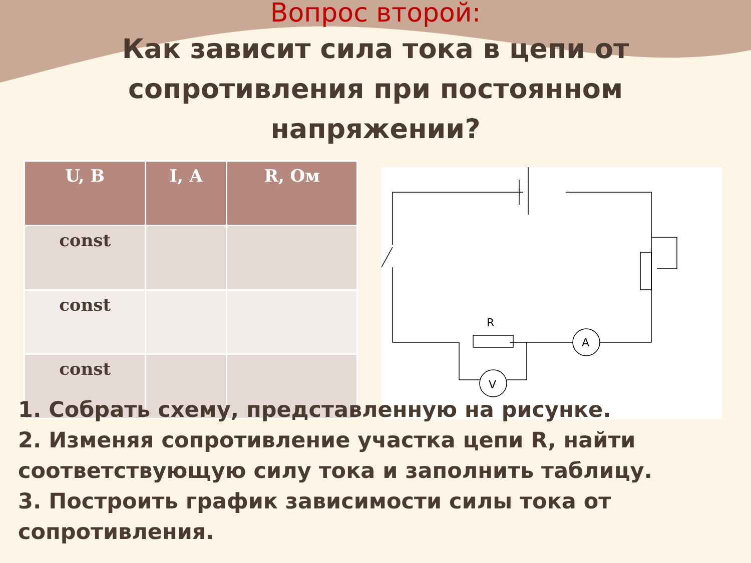Вопрос второй:
Как зависит сила тока в цепи от сопротивления при постоянном напряжении?
| U, В | I, А | R, Ом |
| --- | --- | --- |
| const | | |
| const | | |
| const | | |
R
A
V
1. Собрать схему, представленную на рисунке.
2. Изменяя сопротивление участка цепи R, найти соответствующую силу тока и заполнить таблицу.
3. Построить график зависимости силы тока от сопротивления.